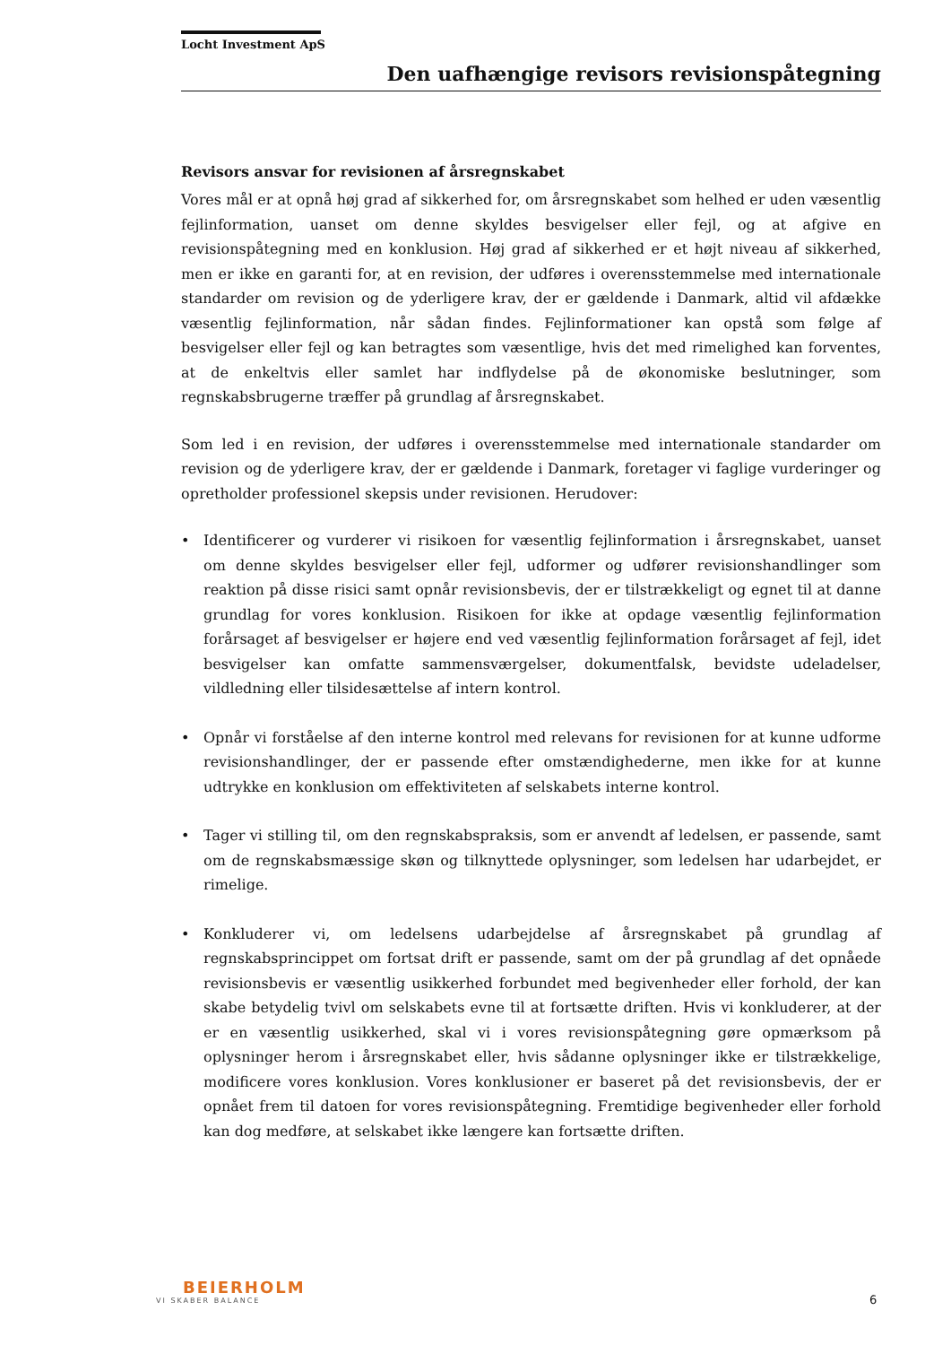Locht Investment ApS
Den uafhængige revisors revisionspåtegning
Revisors ansvar for revisionen af årsregnskabet
Vores mål er at opnå høj grad af sikkerhed for, om årsregnskabet som helhed er uden væsentlig fejlinformation, uanset om denne skyldes besvigelser eller fejl, og at afgive en revisionspåtegning med en konklusion. Høj grad af sikkerhed er et højt niveau af sikkerhed, men er ikke en garanti for, at en revision, der udføres i overensstemmelse med internationale standarder om revision og de yderligere krav, der er gældende i Danmark, altid vil afdække væsentlig fejlinformation, når sådan findes. Fejlinformationer kan opstå som følge af besvigelser eller fejl og kan betragtes som væsentlige, hvis det med rimelighed kan forventes, at de enkeltvis eller samlet har indflydelse på de økonomiske beslutninger, som regnskabsbrugerne træffer på grundlag af årsregnskabet.
Som led i en revision, der udføres i overensstemmelse med internationale standarder om revision og de yderligere krav, der er gældende i Danmark, foretager vi faglige vurderinger og opretholder professionel skepsis under revisionen. Herudover:
• Identificerer og vurderer vi risikoen for væsentlig fejlinformation i årsregnskabet, uanset om denne skyldes besvigelser eller fejl, udformer og udfører revisionshandlinger som reaktion på disse risici samt opnår revisionsbevis, der er tilstrækkeligt og egnet til at danne grundlag for vores konklusion. Risikoen for ikke at opdage væsentlig fejlinformation forårsaget af besvigelser er højere end ved væsentlig fejlinformation forårsaget af fejl, idet besvigelser kan omfatte sammensværgelser, dokumentfalsk, bevidste udeladelser, vildledning eller tilsidesættelse af intern kontrol.
• Opnår vi forståelse af den interne kontrol med relevans for revisionen for at kunne udforme revisionshandlinger, der er passende efter omstændighederne, men ikke for at kunne udtrykke en konklusion om effektiviteten af selskabets interne kontrol.
• Tager vi stilling til, om den regnskabspraksis, som er anvendt af ledelsen, er passende, samt om de regnskabsmæssige skøn og tilknyttede oplysninger, som ledelsen har udarbejdet, er rimelige.
• Konkluderer vi, om ledelsens udarbejdelse af årsregnskabet på grundlag af regnskabsprincippet om fortsat drift er passende, samt om der på grundlag af det opnåede revisionsbevis er væsentlig usikkerhed forbundet med begivenheder eller forhold, der kan skabe betydelig tvivl om selskabets evne til at fortsætte driften. Hvis vi konkluderer, at der er en væsentlig usikkerhed, skal vi i vores revisionspåtegning gøre opmærksom på oplysninger herom i årsregnskabet eller, hvis sådanne oplysninger ikke er tilstrækkelige, modificere vores konklusion. Vores konklusioner er baseret på det revisionsbevis, der er opnået frem til datoen for vores revisionspåtegning. Fremtidige begivenheder eller forhold kan dog medføre, at selskabet ikke længere kan fortsætte driften.
BEIERHOLM
VI SKABER BALANCE
6